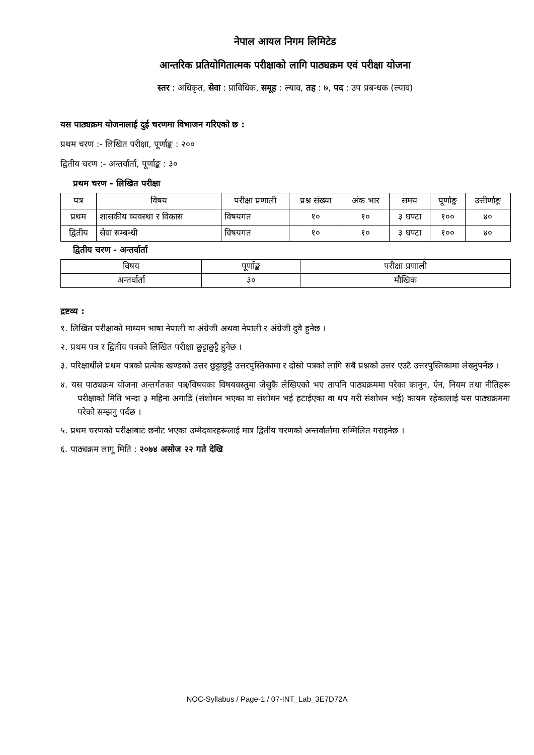नेपाल आयल निगम लिमिटेड
आन्तरिक प्रतियोगितात्मक परीक्षाको लागि पाठ्यक्रम एवं परीक्षा योजना
स्तर : अधिकृत, सेवा : प्राविधिक, समूह : ल्याव, तह : ७, पद : उप प्रबन्धक (ल्याव)
यस पाठ्यक्रम योजनालाई दुई चरणमा विभाजन गरिएको छ :
प्रथम चरण :- लिखित परीक्षा, पूर्णाङ्क : २००
द्वितीय चरण :- अन्तर्वार्ता, पूर्णाङ्क : ३०
प्रथम चरण - लिखित परीक्षा
| पत्र | विषय | परीक्षा प्रणाली | प्रश्न संख्या | अंक भार | समय | पूर्णाङ्क | उत्तीर्णाङ्क |
| --- | --- | --- | --- | --- | --- | --- | --- |
| प्रथम | शासकीय व्यवस्था र विकास | विषयगत | १० | १० | ३ घण्टा | १०० | ४० |
| द्वितीय | सेवा सम्बन्धी | विषयगत | १० | १० | ३ घण्टा | १०० | ४० |
द्वितीय चरण - अन्तर्वार्ता
| विषय | पूर्णाङ्क | परीक्षा प्रणाली |
| --- | --- | --- |
| अन्तर्वार्ता | ३० | मौखिक |
द्रष्टव्य :
१. लिखित परीक्षाको माध्यम भाषा नेपाली वा अंग्रेजी अथवा नेपाली र अंग्रेजी दुवै हुनेछ ।
२. प्रथम पत्र र द्वितीय पत्रको लिखित परीक्षा छुट्टाछुट्टै हुनेछ ।
३. परिक्षार्थीले प्रथम पत्रको प्रत्येक खण्डको उत्तर छुट्टाछुट्टै उत्तरपुस्तिकामा र दोस्रो पत्रको लागि सबै प्रश्नको उत्तर एउटै उत्तरपुस्तिकामा लेख्नुपर्नेछ ।
४. यस पाठ्यक्रम योजना अन्तर्गतका पत्र/विषयका विषयवस्तुमा जेसुकै लेखिएको भए तापनि पाठ्यक्रममा परेका कानून, ऐन, नियम तथा नीतिहरू परीक्षाको मिति भन्दा ३ महिना अगाडि (संशोधन भएका वा संशोधन भई हटाईएका वा थप गरी संशोधन भई) कायम रहेकालाई यस पाठ्यक्रममा परेको सम्झनु पर्दछ ।
५. प्रथम चरणको परीक्षाबाट छनौट भएका उम्मेदवारहरूलाई मात्र द्वितीय चरणको अन्तर्वार्तामा सम्मिलित गराइनेछ ।
६. पाठ्यक्रम लागू मिति : २०७४ असोज २२ गते देखि
NOC-Syllabus / Page-1 / 07-INT_Lab_3E7D72A